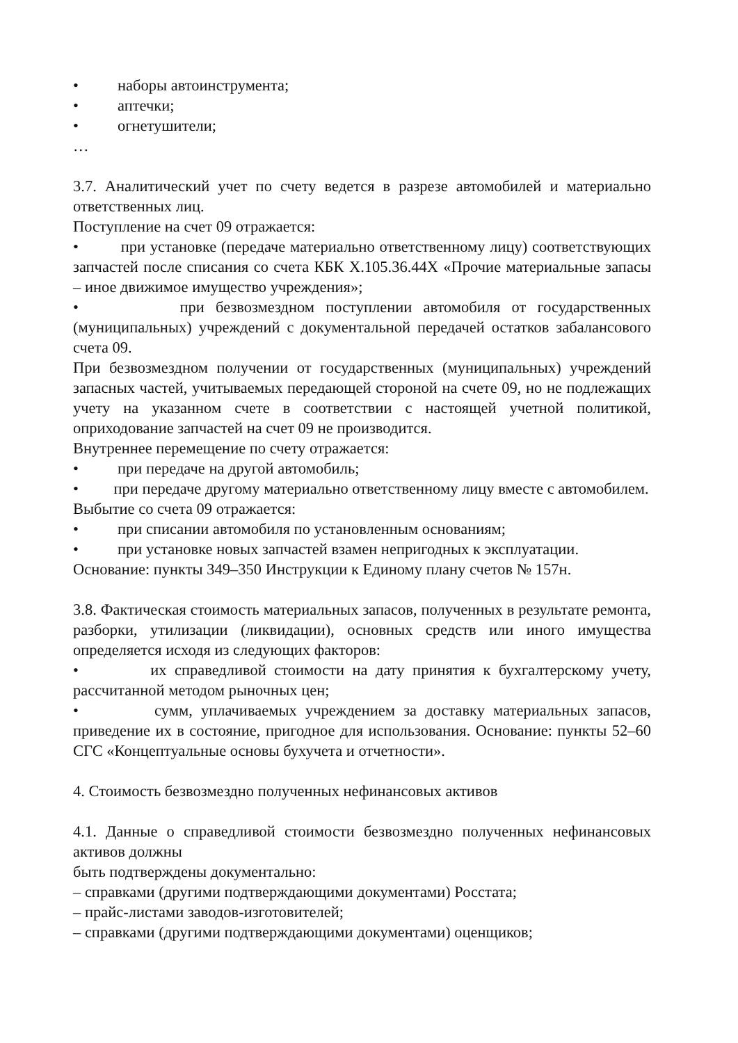• наборы автоинструмента;
• аптечки;
• огнетушители;
…
3.7. Аналитический учет по счету ведется в разрезе автомобилей и материально ответственных лиц.
Поступление на счет 09 отражается:
• при установке (передаче материально ответственному лицу) соответствующих запчастей после списания со счета КБК Х.105.36.44Х «Прочие материальные запасы – иное движимое имущество учреждения»;
• при безвозмездном поступлении автомобиля от государственных (муниципальных) учреждений с документальной передачей остатков забалансового счета 09.
При безвозмездном получении от государственных (муниципальных) учреждений запасных частей, учитываемых передающей стороной на счете 09, но не подлежащих учету на указанном счете в соответствии с настоящей учетной политикой, оприходование запчастей на счет 09 не производится.
Внутреннее перемещение по счету отражается:
• при передаче на другой автомобиль;
• при передаче другому материально ответственному лицу вместе с автомобилем.
Выбытие со счета 09 отражается:
• при списании автомобиля по установленным основаниям;
• при установке новых запчастей взамен непригодных к эксплуатации.
Основание: пункты 349–350 Инструкции к Единому плану счетов № 157н.
3.8. Фактическая стоимость материальных запасов, полученных в результате ремонта, разборки, утилизации (ликвидации), основных средств или иного имущества определяется исходя из следующих факторов:
• их справедливой стоимости на дату принятия к бухгалтерскому учету, рассчитанной методом рыночных цен;
• сумм, уплачиваемых учреждением за доставку материальных запасов, приведение их в состояние, пригодное для использования. Основание: пункты 52–60 СГС «Концептуальные основы бухучета и отчетности».
4. Стоимость безвозмездно полученных нефинансовых активов
4.1. Данные о справедливой стоимости безвозмездно полученных нефинансовых активов должны
быть подтверждены документально:
– справками (другими подтверждающими документами) Росстата;
– прайс-листами заводов-изготовителей;
– справками (другими подтверждающими документами) оценщиков;